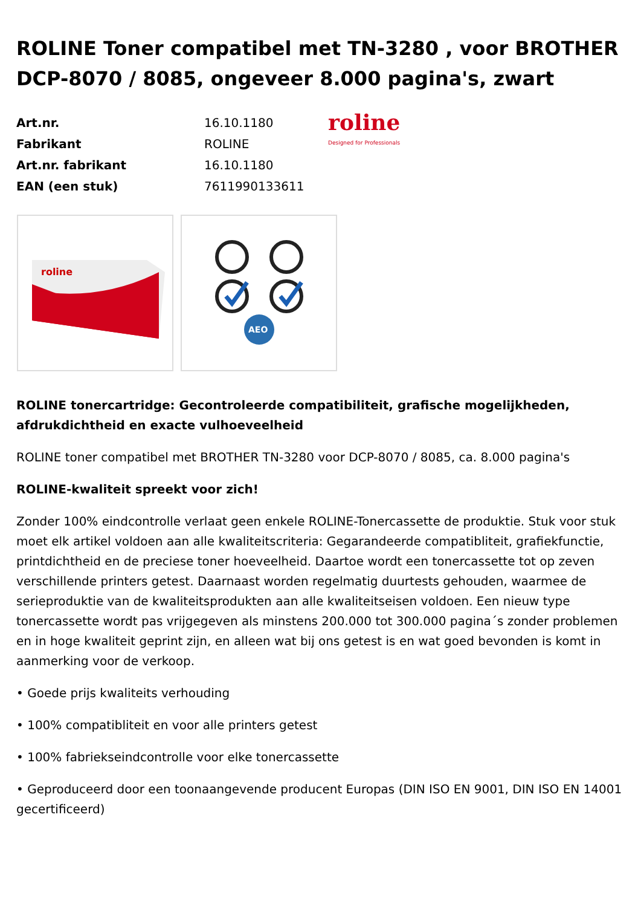ROLINE Toner compatibel met TN-3280 , voor BROTHER DCP-8070 / 8085, ongeveer 8.000 pagina's, zwart
| Art.nr. | 16.10.1180 |
| Fabrikant | ROLINE |
| Art.nr. fabrikant | 16.10.1180 |
| EAN (een stuk) | 7611990133611 |
roline
Designed for Professionals
roline
AEO
ROLINE tonercartridge: Gecontroleerde compatibiliteit, grafische mogelijkheden, afdrukdichtheid en exacte vulhoeveelheid
ROLINE toner compatibel met BROTHER TN-3280 voor DCP-8070 / 8085, ca. 8.000 pagina's
ROLINE-kwaliteit spreekt voor zich!
Zonder 100% eindcontrolle verlaat geen enkele ROLINE-Tonercassette de produktie. Stuk voor stuk moet elk artikel voldoen aan alle kwaliteitscriteria: Gegarandeerde compatibliteit, grafiekfunctie, printdichtheid en de preciese toner hoeveelheid. Daartoe wordt een tonercassette tot op zeven verschillende printers getest. Daarnaast worden regelmatig duurtests gehouden, waarmee de serieproduktie van de kwaliteitsprodukten aan alle kwaliteitseisen voldoen. Een nieuw type tonercassette wordt pas vrijgegeven als minstens 200.000 tot 300.000 pagina´s zonder problemen en in hoge kwaliteit geprint zijn, en alleen wat bij ons getest is en wat goed bevonden is komt in aanmerking voor de verkoop.
• Goede prijs kwaliteits verhouding
• 100% compatibliteit en voor alle printers getest
• 100% fabriekseindcontrolle voor elke tonercassette
• Geproduceerd door een toonaangevende producent Europas (DIN ISO EN 9001, DIN ISO EN 14001 gecertificeerd)